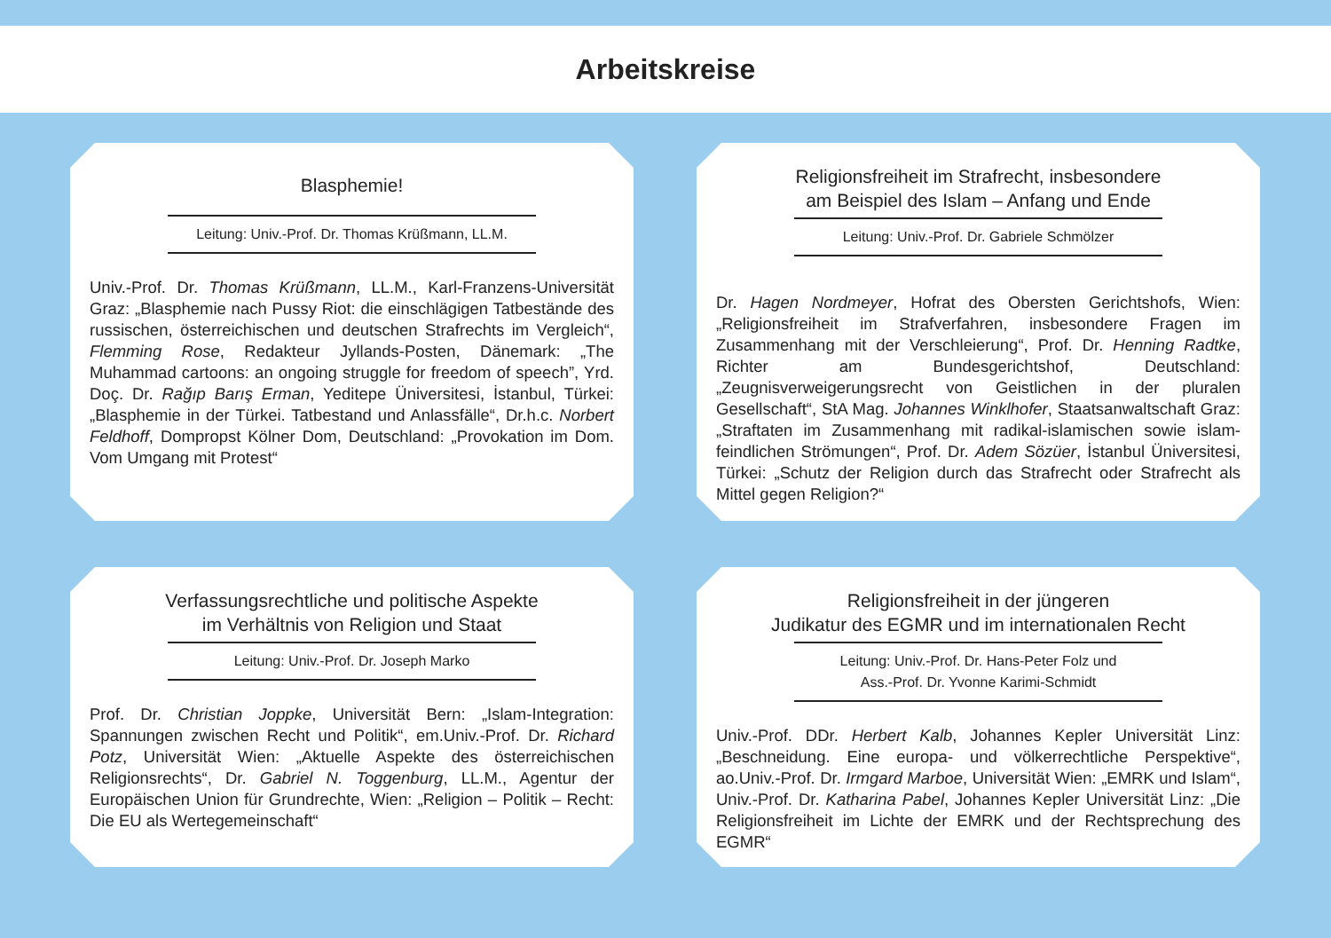Arbeitskreise
Blasphemie!
Leitung: Univ.-Prof. Dr. Thomas Krüßmann, LL.M.
Univ.-Prof. Dr. Thomas Krüßmann, LL.M., Karl-Franzens-Universität Graz: „Blasphemie nach Pussy Riot: die einschlägigen Tatbestände des russischen, österreichischen und deutschen Strafrechts im Vergleich“, Flemming Rose, Redakteur Jyllands-Posten, Dänemark: „The Muhammad cartoons: an ongoing struggle for freedom of speech”, Yrd. Doç. Dr. Rağıp Barış Erman, Yeditepe Üniversitesi, İstanbul, Türkei: „Blasphemie in der Türkei. Tatbestand und Anlassfälle“, Dr.h.c. Norbert Feldhoff, Dompropst Kölner Dom, Deutschland: „Provokation im Dom. Vom Umgang mit Protest“
Religionsfreiheit im Strafrecht, insbesondere
am Beispiel des Islam – Anfang und Ende
Leitung: Univ.-Prof. Dr. Gabriele Schmölzer
Dr. Hagen Nordmeyer, Hofrat des Obersten Gerichtshofs, Wien: „Religionsfreiheit im Strafverfahren, insbesondere Fragen im Zusammenhang mit der Verschleierung“, Prof. Dr. Henning Radtke, Richter am Bundesgerichtshof, Deutschland: „Zeugnisverweigerungsrecht von Geistlichen in der pluralen Gesellschaft“, StA Mag. Johannes Winklhofer, Staatsanwaltschaft Graz: „Straftaten im Zusammenhang mit radikal-islamischen sowie islam-feindlichen Strömungen“, Prof. Dr. Adem Sözüer, İstanbul Üniversitesi, Türkei: „Schutz der Religion durch das Strafrecht oder Strafrecht als Mittel gegen Religion?“
Verfassungsrechtliche und politische Aspekte
im Verhältnis von Religion und Staat
Leitung: Univ.-Prof. Dr. Joseph Marko
Prof. Dr. Christian Joppke, Universität Bern: „Islam-Integration: Spannungen zwischen Recht und Politik“, em.Univ.-Prof. Dr. Richard Potz, Universität Wien: „Aktuelle Aspekte des österreichischen Religionsrechts“, Dr. Gabriel N. Toggenburg, LL.M., Agentur der Europäischen Union für Grundrechte, Wien: „Religion – Politik – Recht: Die EU als Wertegemeinschaft“
Religionsfreiheit in der jüngeren
Judikatur des EGMR und im internationalen Recht
Leitung: Univ.-Prof. Dr. Hans-Peter Folz und
Ass.-Prof. Dr. Yvonne Karimi-Schmidt
Univ.-Prof. DDr. Herbert Kalb, Johannes Kepler Universität Linz: „Beschneidung. Eine europa- und völkerrechtliche Perspektive“, ao.Univ.-Prof. Dr. Irmgard Marboe, Universität Wien: „EMRK und Islam“, Univ.-Prof. Dr. Katharina Pabel, Johannes Kepler Universität Linz: „Die Religionsfreiheit im Lichte der EMRK und der Rechtsprechung des EGMR“